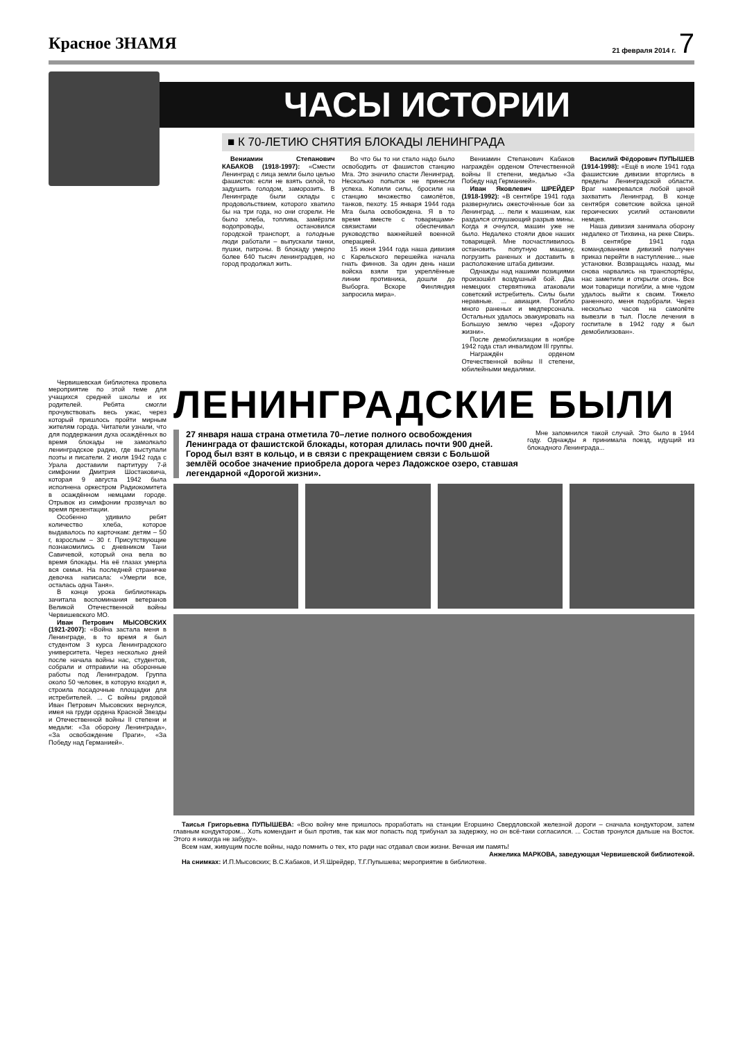Красное ЗНАМЯ 21 февраля 2014 г. 7
ЧАСЫ ИСТОРИИ
■ К 70-ЛЕТИЮ СНЯТИЯ БЛОКАДЫ ЛЕНИНГРАДА
Вениамин Степанович КАБАКОВ (1918-1997): «Смести Ленинград с лица земли было целью фашистов: если не взять силой, то задушить голодом, заморозить. В Ленинграде были склады с продовольствием, которого хватило бы на три года, но они сгорели. Не было хлеба, топлива, замёрзли водопроводы, остановился городской транспорт, а голодные люди работали – выпускали танки, пушки, патроны. В блокаду умерло более 640 тысяч ленинградцев, но город продолжал жить.
Во что бы то ни стало надо было освободить от фашистов станцию Мга. Это значило спасти Ленинград. Несколько попыток не принесли успеха. Копили силы, бросили на станцию множество самолётов, танков, пехоту. 15 января 1944 года Мга была освобождена. Я в то время вместе с товарищами-связистами обеспечивал руководство важнейшей военной операцией.
15 июня 1944 года наша дивизия с Карельского перешейка начала гнать финнов. За один день наши войска взяли три укреплённые линии противника, дошли до Выборга. Вскоре Финляндия запросила мира».
Вениамин Степанович Кабаков награждён орденом Отечественной войны II степени, медалью «За Победу над Германией».
Иван Яковлевич ШРЕЙДЕР (1918-1992): «В сентябре 1941 года развернулись ожесточённые бои за Ленинград. ... пели к машинам, как раздался оглушающий разрыв мины. Когда я очнулся, машин уже не было. Недалеко стояли двое наших товарищей. Мне посчастливилось остановить попутную машину, погрузить раненых и доставить в расположение штаба дивизии.
Однажды над нашими позициями произошёл воздушный бой. Два немецких стервятника атаковали советский истребитель. Силы были неравные. ... авиация. Погибло много раненых и медперсонала. Остальных удалось эвакуировать на Большую землю через «Дорогу жизни».
После демобилизации в ноябре 1942 года стал инвалидом III группы.
Награждён орденом Отечественной войны II степени, юбилейными медалями.
Василий Фёдорович ПУПЫШЕВ (1914-1998): «Ещё в июле 1941 года фашистские дивизии вторглись в пределы Ленинградской области. Враг намеревался любой ценой захватить Ленинград. В конце сентября советские войска ценой героических усилий остановили немцев.
Наша дивизия занимала оборону недалеко от Тихвина, на реке Свирь. В сентябре 1941 года командованием дивизий получен приказ перейти в наступление... ные установки. Возвращаясь назад, мы снова нарвались на транспортёры, нас заметили и открыли огонь. Все мои товарищи погибли, а мне чудом удалось выйти к своим. Тяжело раненного, меня подобрали. Через несколько часов на самолёте вывезли в тыл. После лечения в госпитале в 1942 году я был демобилизован».
Червишевская библиотека провела мероприятие по этой теме для учащихся средней школы и их родителей. Ребята смогли прочувствовать весь ужас, через который пришлось пройти мирным жителям города. Читатели узнали, что для поддержания духа осаждённых во время блокады не замолкало ленинградское радио, где выступали поэты и писатели. 2 июля 1942 года с Урала доставили партитуру 7-й симфонии Дмитрия Шостаковича, которая 9 августа 1942 была исполнена оркестром Радиокомитета в осаждённом немцами городе. Отрывок из симфонии прозвучал во время презентации.
Особенно удивило ребят количество хлеба, которое выдавалось по карточкам: детям – 50 г, взрослым – 30 г. Присутствующие познакомились с дневником Тани Савичевой, который она вела во время блокады. На её глазах умерла вся семья. На последней страничке девочка написала: «Умерли все, осталась одна Таня».
В конце урока библиотекарь зачитала воспоминания ветеранов Великой Отечественной войны Червишевского МО.
Иван Петрович МЫСОВСКИХ (1921-2007): «Война застала меня в Ленинграде, в то время я был студентом 3 курса Ленинградского университета. Через несколько дней после начала войны нас, студентов, собрали и отправили на оборонные работы под Ленинградом. Группа около 50 человек, в которую входил я, строила посадочные площадки для истребителей. ... С войны рядовой Иван Петрович Мысовских вернулся, имея на груди ордена Красной Звезды и Отечественной войны II степени и медали: «За оборону Ленинграда», «За освобождение Праги», «За Победу над Германией».
ЛЕНИНГРАДСКИЕ БЫЛИ
27 января наша страна отметила 70–летие полного освобождения Ленинграда от фашистской блокады, которая длилась почти 900 дней. Город был взят в кольцо, и в связи с прекращением связи с Большой землёй особое значение приобрела дорога через Ладожское озеро, ставшая легендарной «Дорогой жизни».
Мне запомнился такой случай. Это было в 1944 году. Однажды я принимала поезд, идущий из блокадного Ленинграда...
Таисья Григорьевна ПУПЫШЕВА: «Всю войну мне пришлось проработать на станции Егоршино Свердловской железной дороги – сначала кондуктором, затем главным кондуктором... Хоть комендант и был против, так как мог попасть под трибунал за задержку, но он всё-таки согласился. ... Состав тронулся дальше на Восток. Этого я никогда не забуду».
Всем нам, живущим после войны, надо помнить о тех, кто ради нас отдавал свои жизни. Вечная им память!
Анжелика МАРКОВА, заведующая Червишевской библиотекой.
На снимках: И.П.Мысовских; В.С.Кабаков, И.Я.Шрейдер, Т.Г.Пупышева; мероприятие в библиотеке.